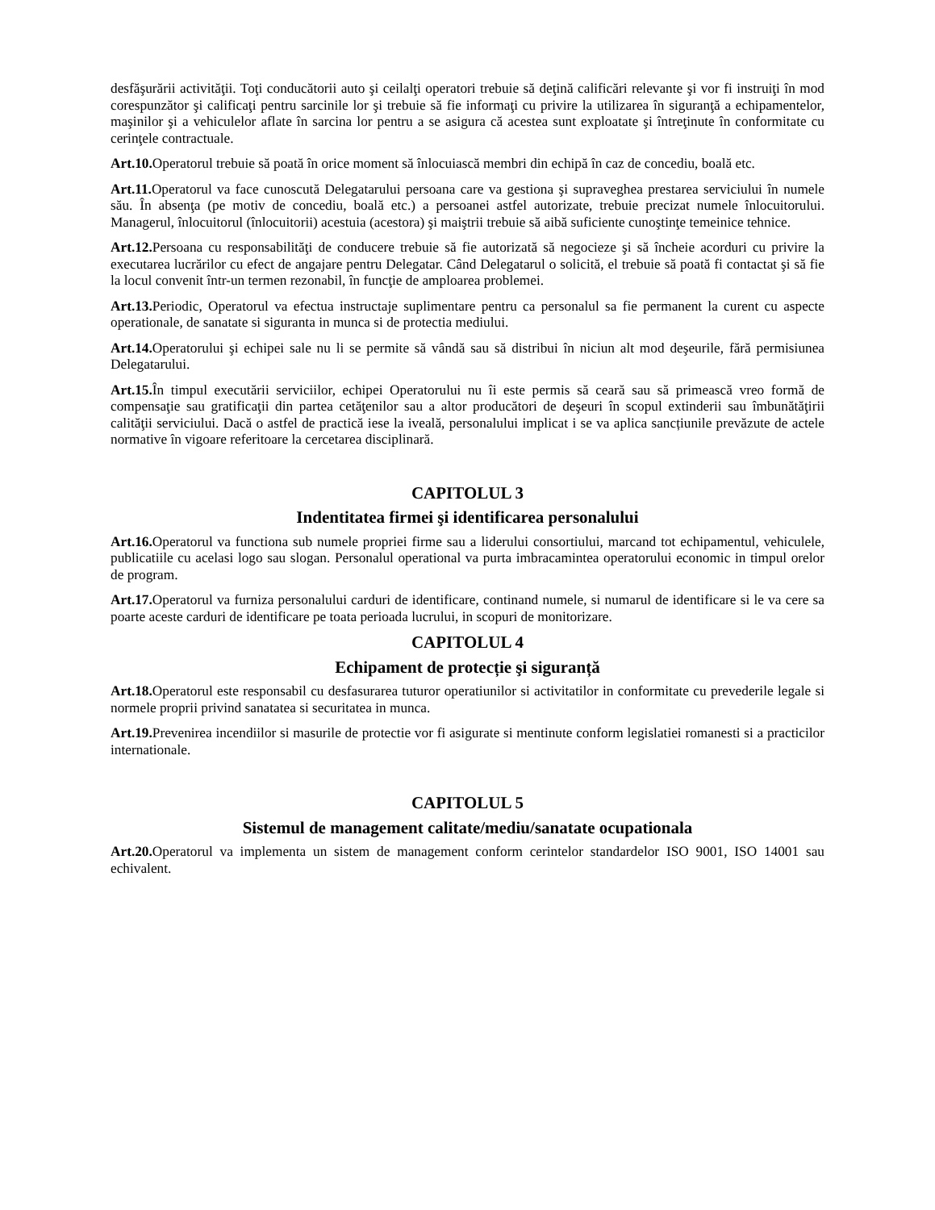desfăşurării activităţii. Toţi conducătorii auto şi ceilalţi operatori trebuie să deţină calificări relevante şi vor fi instruiţi în mod corespunzător şi calificaţi pentru sarcinile lor şi trebuie să fie informaţi cu privire la utilizarea în siguranţă a echipamentelor, maşinilor şi a vehiculelor aflate în sarcina lor pentru a se asigura că acestea sunt exploatate şi întreţinute în conformitate cu cerinţele contractuale.
Art.10. Operatorul trebuie să poată în orice moment să înlocuiască membri din echipă în caz de concediu, boală etc.
Art.11. Operatorul va face cunoscută Delegatarului persoana care va gestiona şi supraveghea prestarea serviciului în numele său. În absenţa (pe motiv de concediu, boală etc.) a persoanei astfel autorizate, trebuie precizat numele înlocuitorului. Managerul, înlocuitorul (înlocuitorii) acestuia (acestora) şi maiştrii trebuie să aibă suficiente cunoştinţe temeinice tehnice.
Art.12. Persoana cu responsabilităţi de conducere trebuie să fie autorizată să negocieze şi să încheie acorduri cu privire la executarea lucrărilor cu efect de angajare pentru Delegatar. Când Delegatarul o solicită, el trebuie să poată fi contactat şi să fie la locul convenit într-un termen rezonabil, în funcţie de amploarea problemei.
Art.13. Periodic, Operatorul va efectua instructaje suplimentare pentru ca personalul sa fie permanent la curent cu aspecte operationale, de sanatate si siguranta in munca si de protectia mediului.
Art.14. Operatorului şi echipei sale nu li se permite să vândă sau să distribui în niciun alt mod deşeurile, fără permisiunea Delegatarului.
Art.15. În timpul executării serviciilor, echipei Operatorului nu îi este permis să ceară sau să primească vreo formă de compensaţie sau gratificaţii din partea cetăţenilor sau a altor producători de deşeuri în scopul extinderii sau îmbunătăţirii calităţii serviciului. Dacă o astfel de practică iese la iveală, personalului implicat i se va aplica sancțiunile prevăzute de actele normative în vigoare referitoare la cercetarea disciplinară.
CAPITOLUL 3
Indentitatea firmei şi identificarea personalului
Art.16. Operatorul va functiona sub numele propriei firme sau a liderului consortiului, marcand tot echipamentul, vehiculele, publicatiile cu acelasi logo sau slogan. Personalul operational va purta imbracamintea operatorului economic in timpul orelor de program.
Art.17. Operatorul va furniza personalului carduri de identificare, continand numele, si numarul de identificare si le va cere sa poarte aceste carduri de identificare pe toata perioada lucrului, in scopuri de monitorizare.
CAPITOLUL 4
Echipament de protecție şi siguranță
Art.18. Operatorul este responsabil cu desfasurarea tuturor operatiunilor si activitatilor in conformitate cu prevederile legale si normele proprii privind sanatatea si securitatea in munca.
Art.19. Prevenirea incendiilor si masurile de protectie vor fi asigurate si mentinute conform legislatiei romanesti si a practicilor internationale.
CAPITOLUL 5
Sistemul de management calitate/mediu/sanatate ocupationala
Art.20. Operatorul va implementa un sistem de management conform cerintelor standardelor ISO 9001, ISO 14001 sau echivalent.